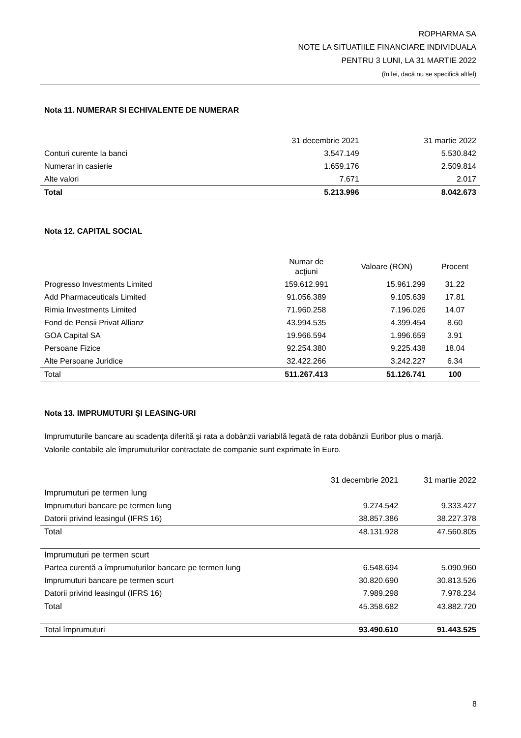ROPHARMA SA
NOTE LA SITUATIILE FINANCIARE INDIVIDUALA
PENTRU 3 LUNI, LA 31 MARTIE 2022
(în lei, dacă nu se specifică altfel)
Nota 11. NUMERAR SI ECHIVALENTE DE NUMERAR
| | 31 decembrie 2021 | 31 martie 2022 |
| --- | --- | --- |
| Conturi curente la banci | 3.547.149 | 5.530.842 |
| Numerar in casierie | 1.659.176 | 2.509.814 |
| Alte valori | 7.671 | 2.017 |
| Total | 5.213.996 | 8.042.673 |
Nota 12. CAPITAL SOCIAL
| | Numar de acţiuni | Valoare (RON) | Procent |
| --- | --- | --- | --- |
| Progresso Investments Limited | 159.612.991 | 15.961.299 | 31.22 |
| Add Pharmaceuticals Limited | 91.056.389 | 9.105.639 | 17.81 |
| Rimia Investments Limited | 71.960.258 | 7.196.026 | 14.07 |
| Fond de Pensii Privat Allianz | 43.994.535 | 4.399.454 | 8.60 |
| GOA Capital SA | 19.966.594 | 1.996.659 | 3.91 |
| Persoane Fizice | 92.254.380 | 9.225.438 | 18.04 |
| Alte Persoane Juridice | 32.422.266 | 3.242.227 | 6.34 |
| Total | 511.267.413 | 51.126.741 | 100 |
Nota 13. IMPRUMUTURI ŞI LEASING-URI
Imprumuturile bancare au scadenţa diferită şi rata a dobânzii variabilă legată de rata dobânzii Euribor plus o marjă.
Valorile contabile ale împrumuturilor contractate de companie sunt exprimate în Euro.
| | 31 decembrie 2021 | 31 martie 2022 |
| --- | --- | --- |
| Imprumuturi pe termen lung | | |
| Imprumuturi bancare pe termen lung | 9.274.542 | 9.333.427 |
| Datorii privind leasingul (IFRS 16) | 38.857.386 | 38.227.378 |
| Total | 48.131.928 | 47.560.805 |
| Imprumuturi pe termen scurt | | |
| Partea curentă a împrumuturilor bancare pe termen lung | 6.548.694 | 5.090.960 |
| Imprumuturi bancare pe termen scurt | 30.820.690 | 30.813.526 |
| Datorii privind leasingul (IFRS 16) | 7.989.298 | 7.978.234 |
| Total | 45.358.682 | 43.882.720 |
| Total împrumuturi | 93.490.610 | 91.443.525 |
8